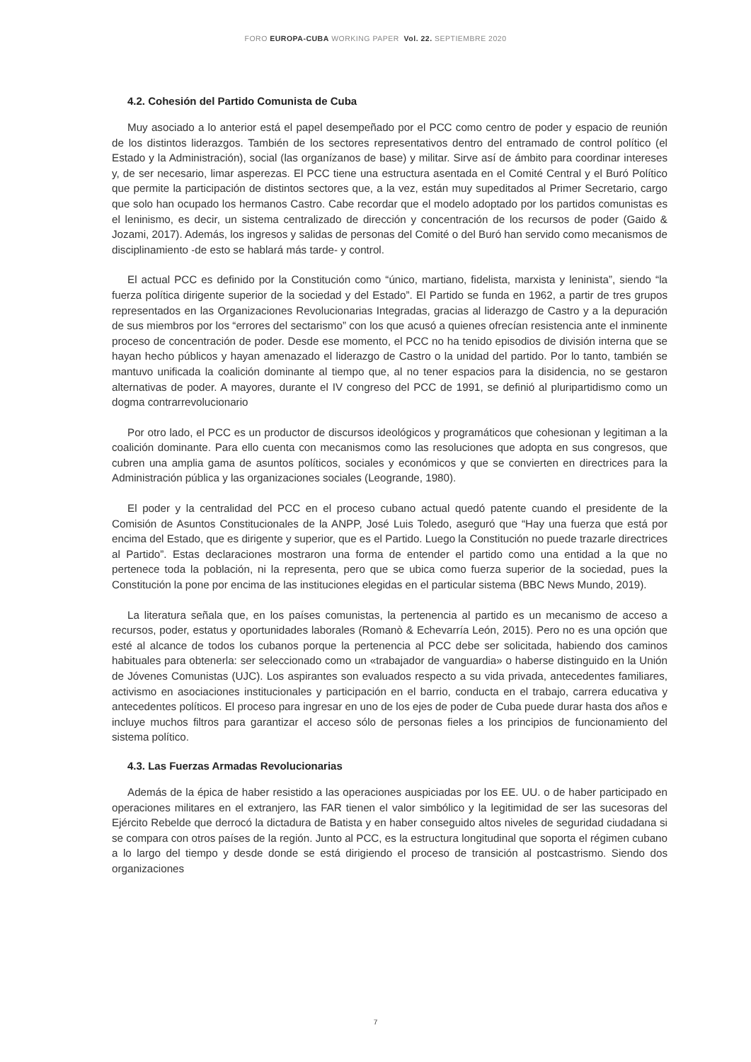FORO EUROPA-CUBA WORKING PAPER Vol. 22. SEPTIEMBRE 2020
4.2. Cohesión del Partido Comunista de Cuba
Muy asociado a lo anterior está el papel desempeñado por el PCC como centro de poder y espacio de reunión de los distintos liderazgos. También de los sectores representativos dentro del entramado de control político (el Estado y la Administración), social (las organízanos de base) y militar. Sirve así de ámbito para coordinar intereses y, de ser necesario, limar asperezas. El PCC tiene una estructura asentada en el Comité Central y el Buró Político que permite la participación de distintos sectores que, a la vez, están muy supeditados al Primer Secretario, cargo que solo han ocupado los hermanos Castro. Cabe recordar que el modelo adoptado por los partidos comunistas es el leninismo, es decir, un sistema centralizado de dirección y concentración de los recursos de poder (Gaido & Jozami, 2017). Además, los ingresos y salidas de personas del Comité o del Buró han servido como mecanismos de disciplinamiento -de esto se hablará más tarde- y control.
El actual PCC es definido por la Constitución como “único, martiano, fidelista, marxista y leninista”, siendo “la fuerza política dirigente superior de la sociedad y del Estado”. El Partido se funda en 1962, a partir de tres grupos representados en las Organizaciones Revolucionarias Integradas, gracias al liderazgo de Castro y a la depuración de sus miembros por los “errores del sectarismo” con los que acusó a quienes ofrecían resistencia ante el inminente proceso de concentración de poder. Desde ese momento, el PCC no ha tenido episodios de división interna que se hayan hecho públicos y hayan amenazado el liderazgo de Castro o la unidad del partido. Por lo tanto, también se mantuvo unificada la coalición dominante al tiempo que, al no tener espacios para la disidencia, no se gestaron alternativas de poder. A mayores, durante el IV congreso del PCC de 1991, se definió al pluripartidismo como un dogma contrarrevolucionario
Por otro lado, el PCC es un productor de discursos ideológicos y programáticos que cohesionan y legitiman a la coalición dominante. Para ello cuenta con mecanismos como las resoluciones que adopta en sus congresos, que cubren una amplia gama de asuntos políticos, sociales y económicos y que se convierten en directrices para la Administración pública y las organizaciones sociales (Leogrande, 1980).
El poder y la centralidad del PCC en el proceso cubano actual quedó patente cuando el presidente de la Comisión de Asuntos Constitucionales de la ANPP, José Luis Toledo, aseguró que “Hay una fuerza que está por encima del Estado, que es dirigente y superior, que es el Partido. Luego la Constitución no puede trazarle directrices al Partido”. Estas declaraciones mostraron una forma de entender el partido como una entidad a la que no pertenece toda la población, ni la representa, pero que se ubica como fuerza superior de la sociedad, pues la Constitución la pone por encima de las instituciones elegidas en el particular sistema (BBC News Mundo, 2019).
La literatura señala que, en los países comunistas, la pertenencia al partido es un mecanismo de acceso a recursos, poder, estatus y oportunidades laborales (Romanò & Echevarría León, 2015). Pero no es una opción que esté al alcance de todos los cubanos porque la pertenencia al PCC debe ser solicitada, habiendo dos caminos habituales para obtenerla: ser seleccionado como un «trabajador de vanguardia» o haberse distinguido en la Unión de Jóvenes Comunistas (UJC). Los aspirantes son evaluados respecto a su vida privada, antecedentes familiares, activismo en asociaciones institucionales y participación en el barrio, conducta en el trabajo, carrera educativa y antecedentes políticos. El proceso para ingresar en uno de los ejes de poder de Cuba puede durar hasta dos años e incluye muchos filtros para garantizar el acceso sólo de personas fieles a los principios de funcionamiento del sistema político.
4.3. Las Fuerzas Armadas Revolucionarias
Además de la épica de haber resistido a las operaciones auspiciadas por los EE. UU. o de haber participado en operaciones militares en el extranjero, las FAR tienen el valor simbólico y la legitimidad de ser las sucesoras del Ejército Rebelde que derrocó la dictadura de Batista y en haber conseguido altos niveles de seguridad ciudadana si se compara con otros países de la región. Junto al PCC, es la estructura longitudinal que soporta el régimen cubano a lo largo del tiempo y desde donde se está dirigiendo el proceso de transición al postcastrismo. Siendo dos organizaciones
7